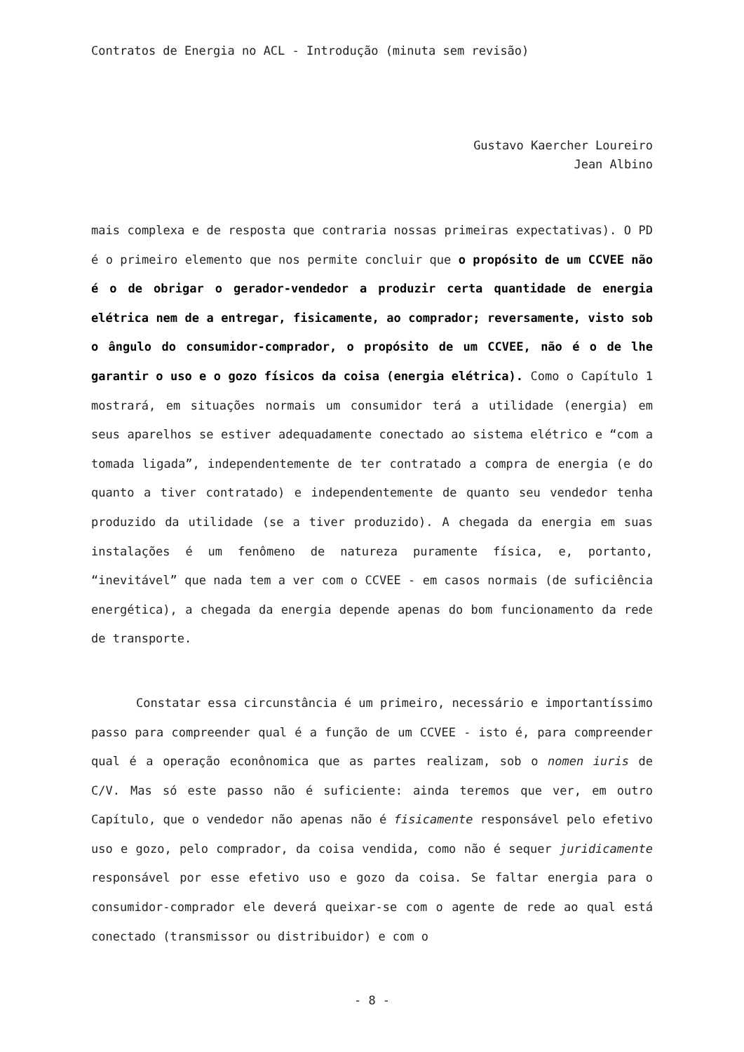Contratos de Energia no ACL - Introdução (minuta sem revisão)
Gustavo Kaercher Loureiro
Jean Albino
mais complexa e de resposta que contraria nossas primeiras expectativas). O PD é o primeiro elemento que nos permite concluir que o propósito de um CCVEE não é o de obrigar o gerador-vendedor a produzir certa quantidade de energia elétrica nem de a entregar, fisicamente, ao comprador; reversamente, visto sob o ângulo do consumidor-comprador, o propósito de um CCVEE, não é o de lhe garantir o uso e o gozo físicos da coisa (energia elétrica). Como o Capítulo 1 mostrará, em situações normais um consumidor terá a utilidade (energia) em seus aparelhos se estiver adequadamente conectado ao sistema elétrico e “com a tomada ligada”, independentemente de ter contratado a compra de energia (e do quanto a tiver contratado) e independentemente de quanto seu vendedor tenha produzido da utilidade (se a tiver produzido). A chegada da energia em suas instalações é um fenômeno de natureza puramente física, e, portanto, “inevitável” que nada tem a ver com o CCVEE - em casos normais (de suficiência energética), a chegada da energia depende apenas do bom funcionamento da rede de transporte.
Constatar essa circunstância é um primeiro, necessário e importantíssimo passo para compreender qual é a função de um CCVEE - isto é, para compreender qual é a operação econônomica que as partes realizam, sob o nomen iuris de C/V. Mas só este passo não é suficiente: ainda teremos que ver, em outro Capítulo, que o vendedor não apenas não é fisicamente responsável pelo efetivo uso e gozo, pelo comprador, da coisa vendida, como não é sequer juridicamente responsável por esse efetivo uso e gozo da coisa. Se faltar energia para o consumidor-comprador ele deverá queixar-se com o agente de rede ao qual está conectado (transmissor ou distribuidor) e com o
- 8 -